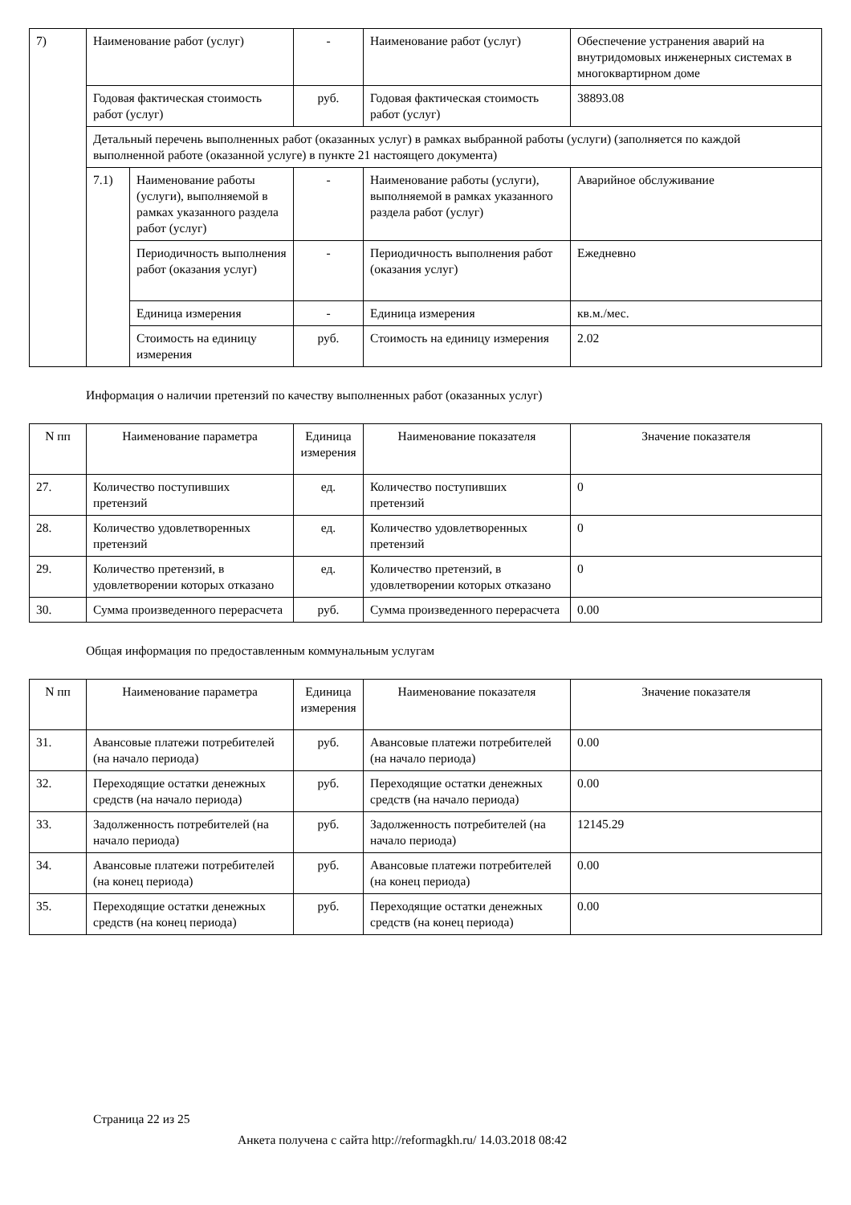| 7) | Наименование работ (услуг) | | - | Наименование работ (услуг) | Обеспечение устранения аварий на внутридомовых инженерных системах в многоквартирном доме |
| | Годовая фактическая стоимость работ (услуг) | | руб. | Годовая фактическая стоимость работ (услуг) | 38893.08 |
| | Детальный перечень выполненных работ (оказанных услуг) в рамках выбранной работы (услуги) (заполняется по каждой выполненной работе (оказанной услуге) в пункте 21 настоящего документа) | | | | |
| | 7.1) | Наименование работы (услуги), выполняемой в рамках указанного раздела работ (услуг) | - | Наименование работы (услуги), выполняемой в рамках указанного раздела работ (услуг) | Аварийное обслуживание |
| | | Периодичность выполнения работ (оказания услуг) | - | Периодичность выполнения работ (оказания услуг) | Ежедневно |
| | | Единица измерения | - | Единица измерения | кв.м./мес. |
| | | Стоимость на единицу измерения | руб. | Стоимость на единицу измерения | 2.02 |
Информация о наличии претензий по качеству выполненных работ (оказанных услуг)
| N пп | Наименование параметра | Единица измерения | Наименование показателя | Значение показателя |
| --- | --- | --- | --- | --- |
| 27. | Количество поступивших претензий | ед. | Количество поступивших претензий | 0 |
| 28. | Количество удовлетворенных претензий | ед. | Количество удовлетворенных претензий | 0 |
| 29. | Количество претензий, в удовлетворении которых отказано | ед. | Количество претензий, в удовлетворении которых отказано | 0 |
| 30. | Сумма произведенного перерасчета | руб. | Сумма произведенного перерасчета | 0.00 |
Общая информация по предоставленным коммунальным услугам
| N пп | Наименование параметра | Единица измерения | Наименование показателя | Значение показателя |
| --- | --- | --- | --- | --- |
| 31. | Авансовые платежи потребителей (на начало периода) | руб. | Авансовые платежи потребителей (на начало периода) | 0.00 |
| 32. | Переходящие остатки денежных средств (на начало периода) | руб. | Переходящие остатки денежных средств (на начало периода) | 0.00 |
| 33. | Задолженность потребителей (на начало периода) | руб. | Задолженность потребителей (на начало периода) | 12145.29 |
| 34. | Авансовые платежи потребителей (на конец периода) | руб. | Авансовые платежи потребителей (на конец периода) | 0.00 |
| 35. | Переходящие остатки денежных средств (на конец периода) | руб. | Переходящие остатки денежных средств (на конец периода) | 0.00 |
Страница 22 из 25
Анкета получена с сайта http://reformagkh.ru/ 14.03.2018 08:42